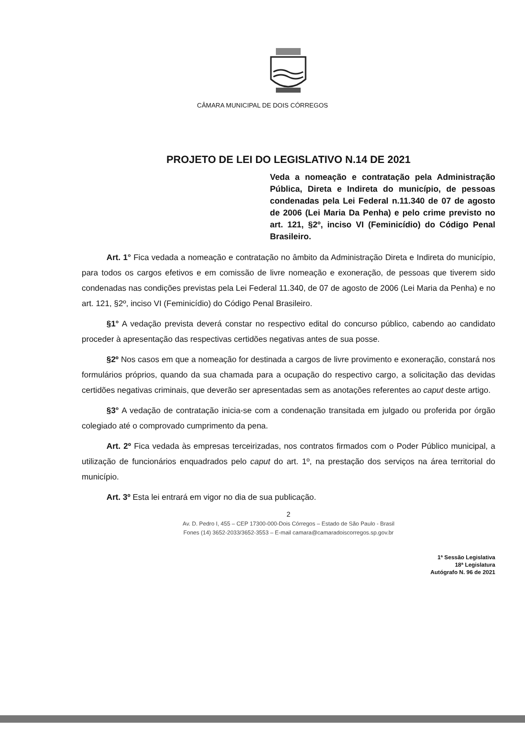CÂMARA MUNICIPAL DE DOIS CÓRREGOS
PROJETO DE LEI DO LEGISLATIVO N.14 DE 2021
Veda a nomeação e contratação pela Administração Pública, Direta e Indireta do município, de pessoas condenadas pela Lei Federal n.11.340 de 07 de agosto de 2006 (Lei Maria Da Penha) e pelo crime previsto no art. 121, §2º, inciso VI (Feminicídio) do Código Penal Brasileiro.
Art. 1° Fica vedada a nomeação e contratação no âmbito da Administração Direta e Indireta do município, para todos os cargos efetivos e em comissão de livre nomeação e exoneração, de pessoas que tiverem sido condenadas nas condições previstas pela Lei Federal 11.340, de 07 de agosto de 2006 (Lei Maria da Penha) e no art. 121, §2º, inciso VI (Feminicídio) do Código Penal Brasileiro.
§1° A vedação prevista deverá constar no respectivo edital do concurso público, cabendo ao candidato proceder à apresentação das respectivas certidões negativas antes de sua posse.
§2º Nos casos em que a nomeação for destinada a cargos de livre provimento e exoneração, constará nos formulários próprios, quando da sua chamada para a ocupação do respectivo cargo, a solicitação das devidas certidões negativas criminais, que deverão ser apresentadas sem as anotações referentes ao caput deste artigo.
§3° A vedação de contratação inicia-se com a condenação transitada em julgado ou proferida por órgão colegiado até o comprovado cumprimento da pena.
Art. 2º Fica vedada às empresas terceirizadas, nos contratos firmados com o Poder Público municipal, a utilização de funcionários enquadrados pelo caput do art. 1º, na prestação dos serviços na área territorial do município.
Art. 3º Esta lei entrará em vigor no dia de sua publicação.
2
Av. D. Pedro I, 455 – CEP 17300-000-Dois Córregos – Estado de São Paulo - Brasil
Fones (14) 3652-2033/3652-3553 – E-mail camara@camaradoiscorregos.sp.gov.br
1ª Sessão Legislativa
18ª Legislatura
Autógrafo N. 96 de 2021